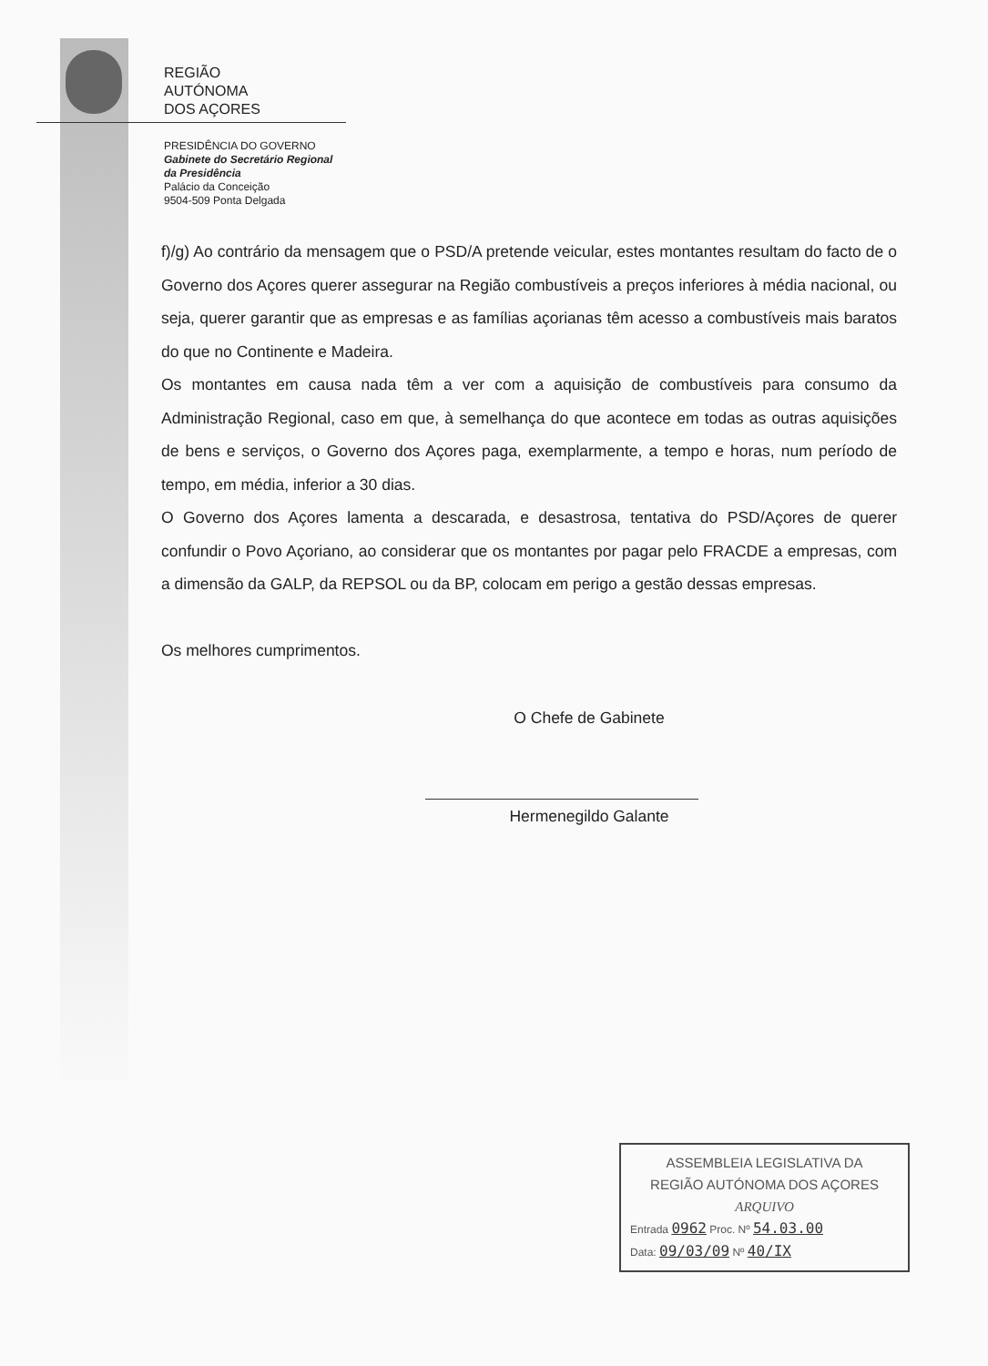REGIÃO
AUTÓNOMA
DOS AÇORES
PRESIDÊNCIA DO GOVERNO
Gabinete do Secretário Regional
da Presidência
Palácio da Conceição
9504-509 Ponta Delgada
f)/g) Ao contrário da mensagem que o PSD/A pretende veicular, estes montantes resultam do facto de o Governo dos Açores querer assegurar na Região combustíveis a preços inferiores à média nacional, ou seja, querer garantir que as empresas e as famílias açorianas têm acesso a combustíveis mais baratos do que no Continente e Madeira.
Os montantes em causa nada têm a ver com a aquisição de combustíveis para consumo da Administração Regional, caso em que, à semelhança do que acontece em todas as outras aquisições de bens e serviços, o Governo dos Açores paga, exemplarmente, a tempo e horas, num período de tempo, em média, inferior a 30 dias.
O Governo dos Açores lamenta a descarada, e desastrosa, tentativa do PSD/Açores de querer confundir o Povo Açoriano, ao considerar que os montantes por pagar pelo FRACDE a empresas, com a dimensão da GALP, da REPSOL ou da BP, colocam em perigo a gestão dessas empresas.
Os melhores cumprimentos.
O Chefe de Gabinete
Hermenegildo Galante
ASSEMBLEIA LEGISLATIVA DA
REGIÃO AUTÓNOMA DOS AÇORES
ARQUIVO
Entrada 0962 Proc. Nº 54.03.00
Data: 09/03/09 Nº 40/IX